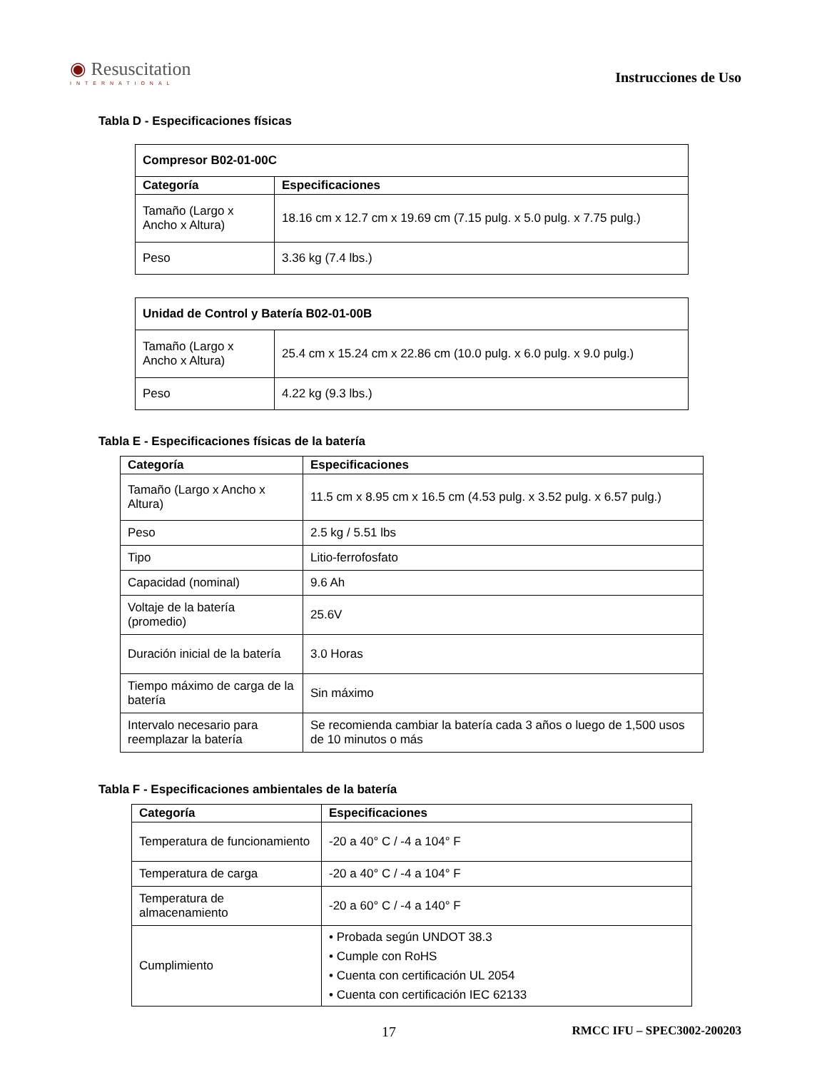◉ Resuscitation
INTERNATIONAL
Instrucciones de Uso
Tabla D - Especificaciones físicas
| Compresor B02-01-00C | |
| --- | --- |
| Categoría | Especificaciones |
| Tamaño (Largo x Ancho x Altura) | 18.16 cm x 12.7 cm x 19.69 cm (7.15 pulg. x 5.0 pulg. x 7.75 pulg.) |
| Peso | 3.36 kg (7.4 lbs.) |
| Unidad de Control y Batería B02-01-00B | |
| --- | --- |
| Tamaño (Largo x Ancho x Altura) | 25.4 cm x 15.24 cm x 22.86 cm (10.0 pulg. x 6.0 pulg. x 9.0 pulg.) |
| Peso | 4.22 kg (9.3 lbs.) |
Tabla E - Especificaciones físicas de la batería
| Categoría | Especificaciones |
| --- | --- |
| Tamaño (Largo x Ancho x Altura) | 11.5 cm x 8.95 cm x 16.5 cm (4.53 pulg. x 3.52 pulg. x 6.57 pulg.) |
| Peso | 2.5 kg / 5.51 lbs |
| Tipo | Litio-ferrofosfato |
| Capacidad (nominal) | 9.6 Ah |
| Voltaje de la batería (promedio) | 25.6V |
| Duración inicial de la batería | 3.0 Horas |
| Tiempo máximo de carga de la batería | Sin máximo |
| Intervalo necesario para reemplazar la batería | Se recomienda cambiar la batería cada 3 años o luego de 1,500 usos de 10 minutos o más |
Tabla F - Especificaciones ambientales de la batería
| Categoría | Especificaciones |
| --- | --- |
| Temperatura de funcionamiento | -20 a 40° C / -4 a 104° F |
| Temperatura de carga | -20 a 40° C / -4 a 104° F |
| Temperatura de almacenamiento | -20 a 60° C / -4 a 140° F |
| Cumplimiento | • Probada según UNDOT 38.3 • Cumple con RoHS • Cuenta con certificación UL 2054 • Cuenta con certificación IEC 62133 |
17 RMCC IFU – SPEC3002-200203